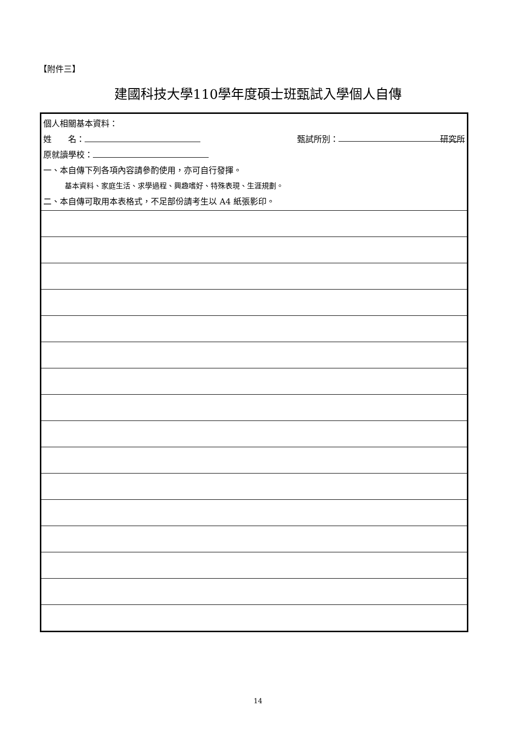【附件三】
建國科技大學110學年度碩士班甄試入學個人自傳
| 個人相關基本資料： 姓 名： 甄試所別： 研究所 原就讀學校： 一、本自傳下列各項內容請參酌使用，亦可自行發揮。 基本資料、家庭生活、求學過程、興趣嗜好、特殊表現、生涯規劃。 二、本自傳可取用本表格式，不足部份請考生以 A4 紙張影印。 |
14